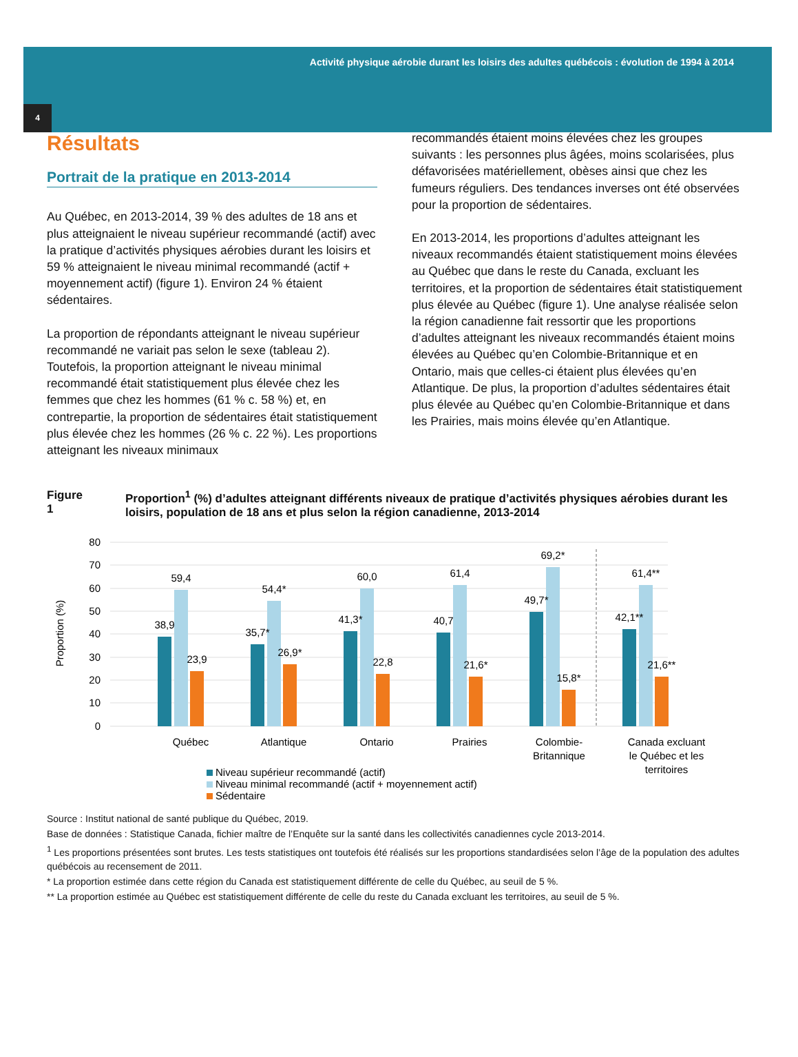Activité physique aérobie durant les loisirs des adultes québécois : évolution de 1994 à 2014
4
Résultats
Portrait de la pratique en 2013-2014
Au Québec, en 2013-2014, 39 % des adultes de 18 ans et plus atteignaient le niveau supérieur recommandé (actif) avec la pratique d’activités physiques aérobies durant les loisirs et 59 % atteignaient le niveau minimal recommandé (actif + moyennement actif) (figure 1). Environ 24 % étaient sédentaires.
La proportion de répondants atteignant le niveau supérieur recommandé ne variait pas selon le sexe (tableau 2). Toutefois, la proportion atteignant le niveau minimal recommandé était statistiquement plus élevée chez les femmes que chez les hommes (61 % c. 58 %) et, en contrepartie, la proportion de sédentaires était statistiquement plus élevée chez les hommes (26 % c. 22 %). Les proportions atteignant les niveaux minimaux
recommandés étaient moins élevées chez les groupes suivants : les personnes plus âgées, moins scolarisées, plus défavorisées matériellement, obèses ainsi que chez les fumeurs réguliers. Des tendances inverses ont été observées pour la proportion de sédentaires.
En 2013-2014, les proportions d’adultes atteignant les niveaux recommandés étaient statistiquement moins élevées au Québec que dans le reste du Canada, excluant les territoires, et la proportion de sédentaires était statistiquement plus élevée au Québec (figure 1). Une analyse réalisée selon la région canadienne fait ressortir que les proportions d’adultes atteignant les niveaux recommandés étaient moins élevées au Québec qu’en Colombie-Britannique et en Ontario, mais que celles-ci étaient plus élevées qu’en Atlantique. De plus, la proportion d’adultes sédentaires était plus élevée au Québec qu’en Colombie-Britannique et dans les Prairies, mais moins élevée qu’en Atlantique.
Figure 1 Proportion<sup>1</sup> (%) d’adultes atteignant différents niveaux de pratique d’activités physiques aérobies durant les loisirs, population de 18 ans et plus selon la région canadienne, 2013-2014
80
70
60
50
40
30
20
10
0
Proportion (%)
38,9
59,4
23,9
35,7*
54,4*
26,9*
41,3*
60,0
22,8
40,7
61,4
21,6*
49,7*
69,2*
15,8*
42,1**
61,4**
21,6**
Québec
Atlantique
Ontario
Prairies
Colombie-
Britannique
Canada excluant
le Québec et les
territoires
Niveau supérieur recommandé (actif)
Niveau minimal recommandé (actif + moyennement actif)
Sédentaire
Source : Institut national de santé publique du Québec, 2019.
Base de données : Statistique Canada, fichier maître de l’Enquête sur la santé dans les collectivités canadiennes cycle 2013-2014.
<sup>1</sup> Les proportions présentées sont brutes. Les tests statistiques ont toutefois été réalisés sur les proportions standardisées selon l’âge de la population des adultes québécois au recensement de 2011.
* La proportion estimée dans cette région du Canada est statistiquement différente de celle du Québec, au seuil de 5 %.
** La proportion estimée au Québec est statistiquement différente de celle du reste du Canada excluant les territoires, au seuil de 5 %.